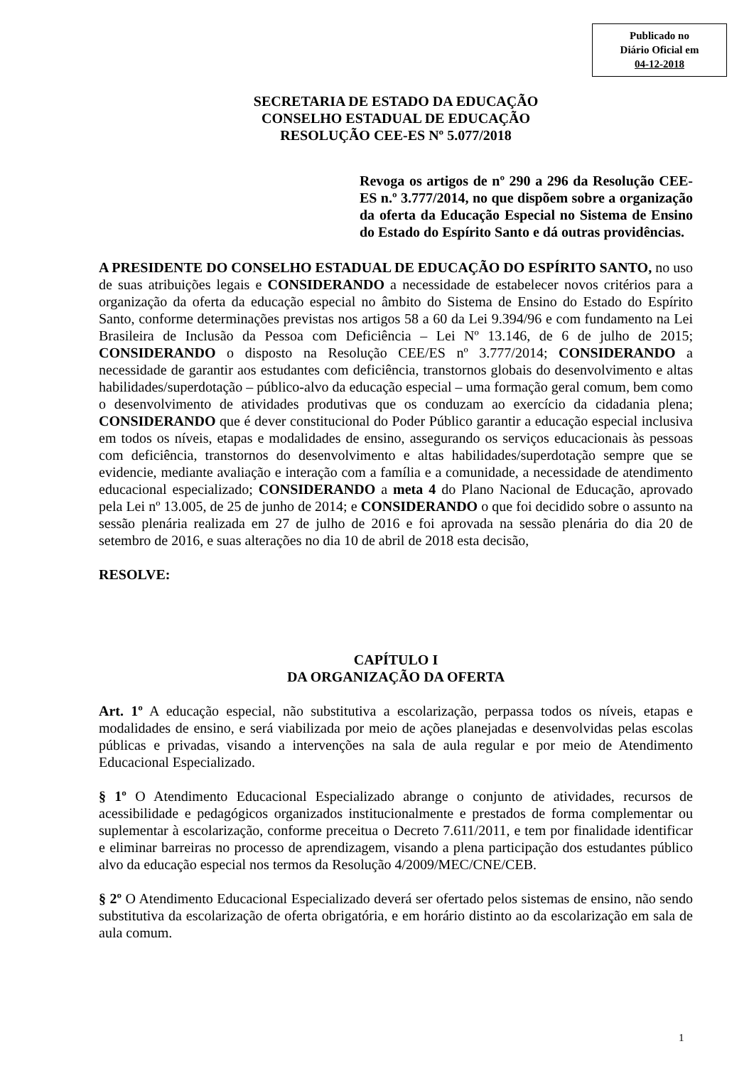Publicado no
Diário Oficial em
04-12-2018
SECRETARIA DE ESTADO DA EDUCAÇÃO
CONSELHO ESTADUAL DE EDUCAÇÃO
RESOLUÇÃO CEE-ES Nº 5.077/2018
Revoga os artigos de nº 290 a 296 da Resolução CEE-ES n.º 3.777/2014, no que dispõem sobre a organização da oferta da Educação Especial no Sistema de Ensino do Estado do Espírito Santo e dá outras providências.
A PRESIDENTE DO CONSELHO ESTADUAL DE EDUCAÇÃO DO ESPÍRITO SANTO, no uso de suas atribuições legais e CONSIDERANDO a necessidade de estabelecer novos critérios para a organização da oferta da educação especial no âmbito do Sistema de Ensino do Estado do Espírito Santo, conforme determinações previstas nos artigos 58 a 60 da Lei 9.394/96 e com fundamento na Lei Brasileira de Inclusão da Pessoa com Deficiência – Lei Nº 13.146, de 6 de julho de 2015; CONSIDERANDO o disposto na Resolução CEE/ES nº 3.777/2014; CONSIDERANDO a necessidade de garantir aos estudantes com deficiência, transtornos globais do desenvolvimento e altas habilidades/superdotação – público-alvo da educação especial – uma formação geral comum, bem como o desenvolvimento de atividades produtivas que os conduzam ao exercício da cidadania plena; CONSIDERANDO que é dever constitucional do Poder Público garantir a educação especial inclusiva em todos os níveis, etapas e modalidades de ensino, assegurando os serviços educacionais às pessoas com deficiência, transtornos do desenvolvimento e altas habilidades/superdotação sempre que se evidencie, mediante avaliação e interação com a família e a comunidade, a necessidade de atendimento educacional especializado; CONSIDERANDO a meta 4 do Plano Nacional de Educação, aprovado pela Lei nº 13.005, de 25 de junho de 2014; e CONSIDERANDO o que foi decidido sobre o assunto na sessão plenária realizada em 27 de julho de 2016 e foi aprovada na sessão plenária do dia 20 de setembro de 2016, e suas alterações no dia 10 de abril de 2018 esta decisão,
RESOLVE:
CAPÍTULO I
DA ORGANIZAÇÃO DA OFERTA
Art. 1º A educação especial, não substitutiva a escolarização, perpassa todos os níveis, etapas e modalidades de ensino, e será viabilizada por meio de ações planejadas e desenvolvidas pelas escolas públicas e privadas, visando a intervenções na sala de aula regular e por meio de Atendimento Educacional Especializado.
§ 1º O Atendimento Educacional Especializado abrange o conjunto de atividades, recursos de acessibilidade e pedagógicos organizados institucionalmente e prestados de forma complementar ou suplementar à escolarização, conforme preceitua o Decreto 7.611/2011, e tem por finalidade identificar e eliminar barreiras no processo de aprendizagem, visando a plena participação dos estudantes público alvo da educação especial nos termos da Resolução 4/2009/MEC/CNE/CEB.
§ 2º O Atendimento Educacional Especializado deverá ser ofertado pelos sistemas de ensino, não sendo substitutiva da escolarização de oferta obrigatória, e em horário distinto ao da escolarização em sala de aula comum.
1